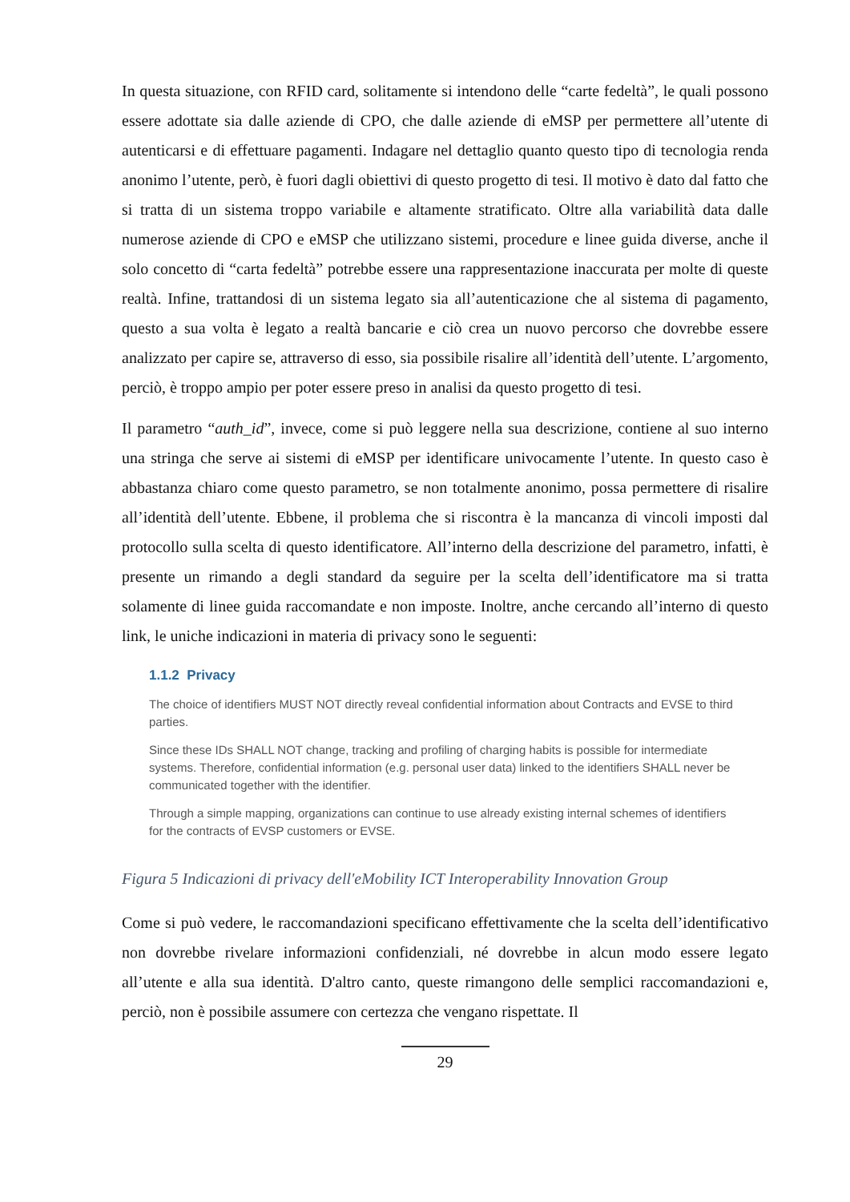In questa situazione, con RFID card, solitamente si intendono delle “carte fedeltà”, le quali possono essere adottate sia dalle aziende di CPO, che dalle aziende di eMSP per permettere all’utente di autenticarsi e di effettuare pagamenti. Indagare nel dettaglio quanto questo tipo di tecnologia renda anonimo l’utente, però, è fuori dagli obiettivi di questo progetto di tesi. Il motivo è dato dal fatto che si tratta di un sistema troppo variabile e altamente stratificato. Oltre alla variabilità data dalle numerose aziende di CPO e eMSP che utilizzano sistemi, procedure e linee guida diverse, anche il solo concetto di “carta fedeltà” potrebbe essere una rappresentazione inaccurata per molte di queste realtà. Infine, trattandosi di un sistema legato sia all’autenticazione che al sistema di pagamento, questo a sua volta è legato a realtà bancarie e ciò crea un nuovo percorso che dovrebbe essere analizzato per capire se, attraverso di esso, sia possibile risalire all’identità dell’utente. L’argomento, perciò, è troppo ampio per poter essere preso in analisi da questo progetto di tesi.
Il parametro “auth_id”, invece, come si può leggere nella sua descrizione, contiene al suo interno una stringa che serve ai sistemi di eMSP per identificare univocamente l’utente. In questo caso è abbastanza chiaro come questo parametro, se non totalmente anonimo, possa permettere di risalire all’identità dell’utente. Ebbene, il problema che si riscontra è la mancanza di vincoli imposti dal protocollo sulla scelta di questo identificatore. All’interno della descrizione del parametro, infatti, è presente un rimando a degli standard da seguire per la scelta dell’identificatore ma si tratta solamente di linee guida raccomandate e non imposte. Inoltre, anche cercando all’interno di questo link, le uniche indicazioni in materia di privacy sono le seguenti:
1.1.2 Privacy
The choice of identifiers MUST NOT directly reveal confidential information about Contracts and EVSE to third parties.
Since these IDs SHALL NOT change, tracking and profiling of charging habits is possible for intermediate systems. Therefore, confidential information (e.g. personal user data) linked to the identifiers SHALL never be communicated together with the identifier.
Through a simple mapping, organizations can continue to use already existing internal schemes of identifiers for the contracts of EVSP customers or EVSE.
Figura 5 Indicazioni di privacy dell'eMobility ICT Interoperability Innovation Group
Come si può vedere, le raccomandazioni specificano effettivamente che la scelta dell’identificativo non dovrebbe rivelare informazioni confidenziali, né dovrebbe in alcun modo essere legato all’utente e alla sua identità. D'altro canto, queste rimangono delle semplici raccomandazioni e, perciò, non è possibile assumere con certezza che vengano rispettate. Il
29